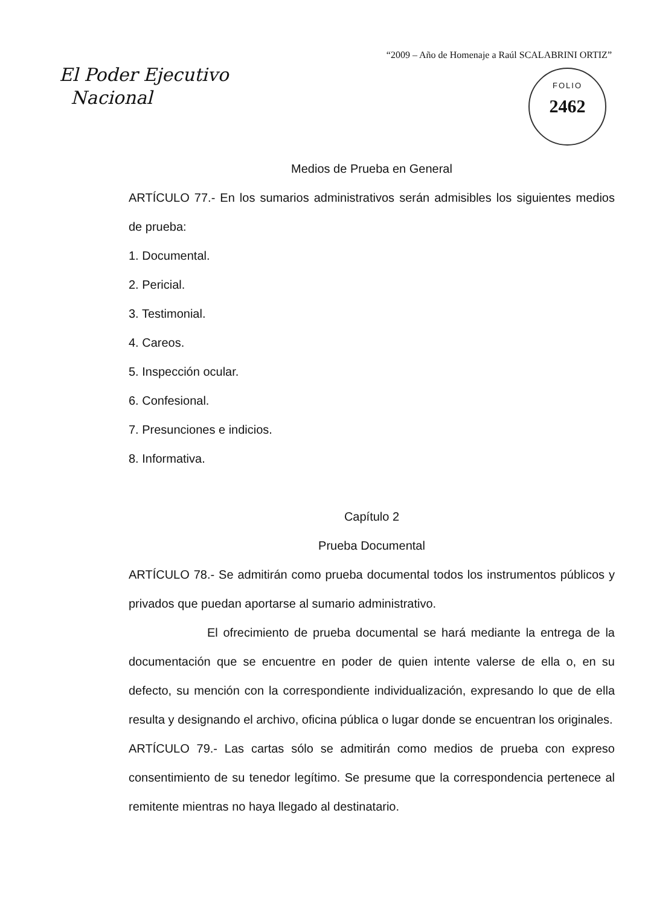“2009 – Año de Homenaje a Raúl SCALABRINI ORTIZ”
El Poder Ejecutivo
Nacional
FOLIO
2462
Medios de Prueba en General
ARTÍCULO 77.- En los sumarios administrativos serán admisibles los siguientes medios de prueba:
1. Documental.
2. Pericial.
3. Testimonial.
4. Careos.
5. Inspección ocular.
6. Confesional.
7. Presunciones e indicios.
8. Informativa.
Capítulo 2
Prueba Documental
ARTÍCULO 78.- Se admitirán como prueba documental todos los instrumentos públicos y privados que puedan aportarse al sumario administrativo.
El ofrecimiento de prueba documental se hará mediante la entrega de la documentación que se encuentre en poder de quien intente valerse de ella o, en su defecto, su mención con la correspondiente individualización, expresando lo que de ella resulta y designando el archivo, oficina pública o lugar donde se encuentran los originales.
ARTÍCULO 79.- Las cartas sólo se admitirán como medios de prueba con expreso consentimiento de su tenedor legítimo. Se presume que la correspondencia pertenece al remitente mientras no haya llegado al destinatario.